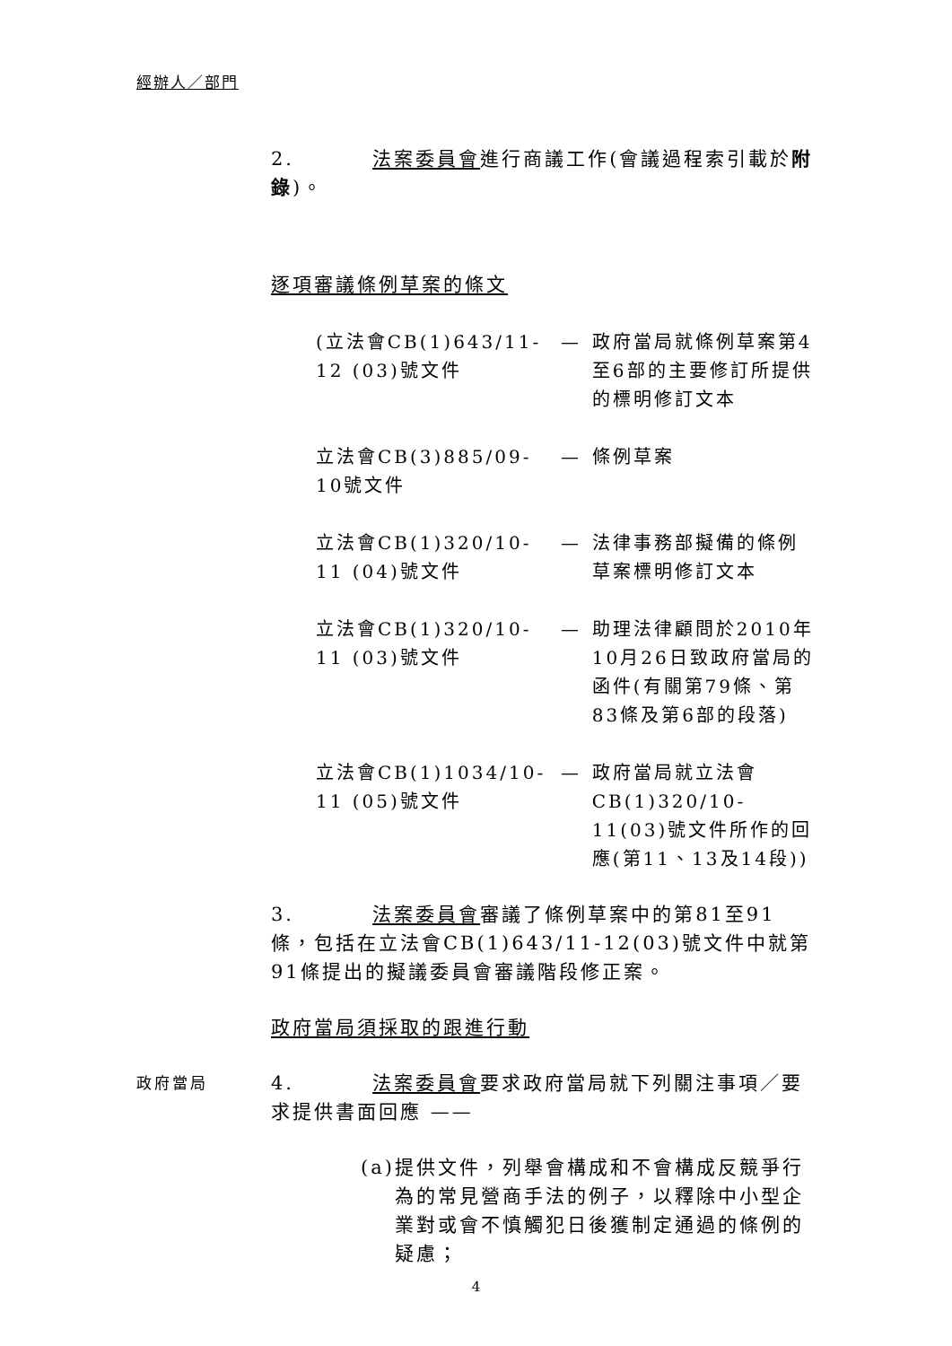經辦人／部門
2. 法案委員會進行商議工作(會議過程索引載於附錄)。
逐項審議條例草案的條文
(立法會CB(1)643/11-12 (03)號文件
— 政府當局就條例草案第4至6部的主要修訂所提供的標明修訂文本
立法會CB(3)885/09-10號文件
— 條例草案
立法會CB(1)320/10-11 (04)號文件
— 法律事務部擬備的條例草案標明修訂文本
立法會CB(1)320/10-11 (03)號文件
— 助理法律顧問於2010年10月26日致政府當局的函件(有關第79條、第83條及第6部的段落)
立法會CB(1)1034/10-11 (05)號文件
— 政府當局就立法會CB(1)320/10-11(03)號文件所作的回應(第11、13及14段))
3. 法案委員會審議了條例草案中的第81至91條，包括在立法會CB(1)643/11-12(03)號文件中就第91條提出的擬議委員會審議階段修正案。
政府當局須採取的跟進行動
政府當局
4. 法案委員會要求政府當局就下列關注事項／要求提供書面回應 ——
(a) 提供文件，列舉會構成和不會構成反競爭行為的常見營商手法的例子，以釋除中小型企業對或會不慎觸犯日後獲制定通過的條例的疑慮；
4